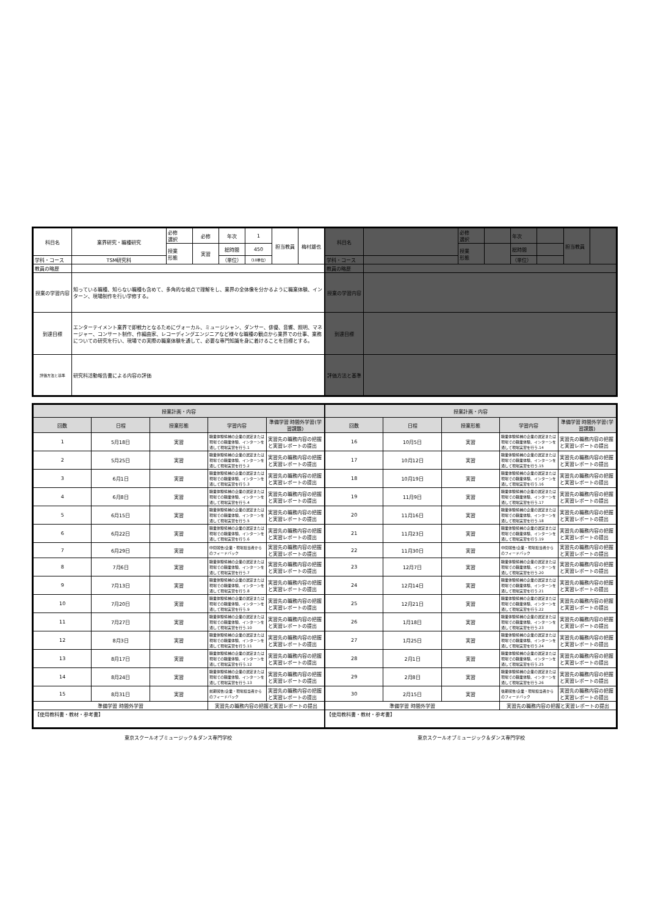| 科目名 | 業界研究・職種研究 | 必修 選択 | 必修 | 年次 | 1 | 担当教員 | 梅村雄也 |
| | | 授業 形態 | 実習 | 総時間 | 450 | | |
| 学科・コース | TSM研究科 | | | （単位） | （10単位） | | |
| 教員の略歴 | | | | | | | |
| 授業の学習内容 | 知っている職種、知らない職種も含めて、多角的な視点で理解をし、業界の全体像を分かるように職業体験、インターン、現場制作を行い学修する。 | | | | | | |
| 到達目標 | エンターテイメント業界で即戦力となるためにヴォーカル、ミュージシャン、ダンサー、俳優、音響、照明、マネージャー、コンサート制作、作編曲家、レコーディングエンジニアなど様々な職種の観点から業界での仕事、業務についての研究を行い、現場での実際の職業体験を通して、必要な専門知識を身に着けることを目標とする。 | | | | | | |
| 評価方法と基準 | 研究科活動報告書による内容の評価 | | | | | | |
| 科目名 | | 必修 選択 | | 年次 | | 担当教員 | |
| | | 授業 形態 | | 総時間 | | | |
| 学科・コース | | | | （単位） | | | |
| 教員の略歴 | | | | | | | |
| 授業の学習内容 | | | | | | | |
| 到達目標 | | | | | | | |
| 評価方法と基準 | | | | | | | |
| 授業計画・内容 | | | | |
| --- | --- | --- | --- | --- |
| 回数 | 日程 | 授業形態 | 学習内容 | 準備学習 時間外学習(学習課題) |
| 1 | 5月18日 | 実習 | 職業体験候補の企業の選定または現場での職業体験、インターンを通して現場実習を行う.1 | 実習先の職務内容の把握と実習レポートの提出 |
| 2 | 5月25日 | 実習 | 職業体験候補の企業の選定または現場での職業体験、インターンを通して現場実習を行う.2 | 実習先の職務内容の把握と実習レポートの提出 |
| 3 | 6月1日 | 実習 | 職業体験候補の企業の選定または現場での職業体験、インターンを通して現場実習を行う.3 | 実習先の職務内容の把握と実習レポートの提出 |
| 4 | 6月8日 | 実習 | 職業体験候補の企業の選定または現場での職業体験、インターンを通して現場実習を行う.4 | 実習先の職務内容の把握と実習レポートの提出 |
| 5 | 6月15日 | 実習 | 職業体験候補の企業の選定または現場での職業体験、インターンを通して現場実習を行う.5 | 実習先の職務内容の把握と実習レポートの提出 |
| 6 | 6月22日 | 実習 | 職業体験候補の企業の選定または現場での職業体験、インターンを通して現場実習を行う.6 | 実習先の職務内容の把握と実習レポートの提出 |
| 7 | 6月29日 | 実習 | 中間報告/企業・現場担当者からのフィードバック | 実習先の職務内容の把握と実習レポートの提出 |
| 8 | 7月6日 | 実習 | 職業体験候補の企業の選定または現場での職業体験、インターンを通して現場実習を行う.7 | 実習先の職務内容の把握と実習レポートの提出 |
| 9 | 7月13日 | 実習 | 職業体験候補の企業の選定または現場での職業体験、インターンを通して現場実習を行う.8 | 実習先の職務内容の把握と実習レポートの提出 |
| 10 | 7月20日 | 実習 | 職業体験候補の企業の選定または現場での職業体験、インターンを通して現場実習を行う.9 | 実習先の職務内容の把握と実習レポートの提出 |
| 11 | 7月27日 | 実習 | 職業体験候補の企業の選定または現場での職業体験、インターンを通して現場実習を行う.10 | 実習先の職務内容の把握と実習レポートの提出 |
| 12 | 8月3日 | 実習 | 職業体験候補の企業の選定または現場での職業体験、インターンを通して現場実習を行う.11 | 実習先の職務内容の把握と実習レポートの提出 |
| 13 | 8月17日 | 実習 | 職業体験候補の企業の選定または現場での職業体験、インターンを通して現場実習を行う.12 | 実習先の職務内容の把握と実習レポートの提出 |
| 14 | 8月24日 | 実習 | 職業体験候補の企業の選定または現場での職業体験、インターンを通して現場実習を行う.13 | 実習先の職務内容の把握と実習レポートの提出 |
| 15 | 8月31日 | 実習 | 前期報告/企業・現場担当者からのフィードバック | 実習先の職務内容の把握と実習レポートの提出 |
| 準備学習 時間外学習 | | | 実習先の職務内容の把握と実習レポートの提出 | |
| 【使用教科書・教材・参考書】 | | | | |
| 授業計画・内容 | | | | |
| --- | --- | --- | --- | --- |
| 回数 | 日程 | 授業形態 | 学習内容 | 準備学習 時間外学習(学習課題) |
| 16 | 10月5日 | 実習 | 職業体験候補の企業の選定または現場での職業体験、インターンを通して現場実習を行う.14 | 実習先の職務内容の把握と実習レポートの提出 |
| 17 | 10月12日 | 実習 | 職業体験候補の企業の選定または現場での職業体験、インターンを通して現場実習を行う.15 | 実習先の職務内容の把握と実習レポートの提出 |
| 18 | 10月19日 | 実習 | 職業体験候補の企業の選定または現場での職業体験、インターンを通して現場実習を行う.16 | 実習先の職務内容の把握と実習レポートの提出 |
| 19 | 11月9日 | 実習 | 職業体験候補の企業の選定または現場での職業体験、インターンを通して現場実習を行う.17 | 実習先の職務内容の把握と実習レポートの提出 |
| 20 | 11月16日 | 実習 | 職業体験候補の企業の選定または現場での職業体験、インターンを通して現場実習を行う.18 | 実習先の職務内容の把握と実習レポートの提出 |
| 21 | 11月23日 | 実習 | 職業体験候補の企業の選定または現場での職業体験、インターンを通して現場実習を行う.19 | 実習先の職務内容の把握と実習レポートの提出 |
| 22 | 11月30日 | 実習 | 中間報告/企業・現場担当者からのフィードバック | 実習先の職務内容の把握と実習レポートの提出 |
| 23 | 12月7日 | 実習 | 職業体験候補の企業の選定または現場での職業体験、インターンを通して現場実習を行う.20 | 実習先の職務内容の把握と実習レポートの提出 |
| 24 | 12月14日 | 実習 | 職業体験候補の企業の選定または現場での職業体験、インターンを通して現場実習を行う.21 | 実習先の職務内容の把握と実習レポートの提出 |
| 25 | 12月21日 | 実習 | 職業体験候補の企業の選定または現場での職業体験、インターンを通して現場実習を行う.22 | 実習先の職務内容の把握と実習レポートの提出 |
| 26 | 1月18日 | 実習 | 職業体験候補の企業の選定または現場での職業体験、インターンを通して現場実習を行う.23 | 実習先の職務内容の把握と実習レポートの提出 |
| 27 | 1月25日 | 実習 | 職業体験候補の企業の選定または現場での職業体験、インターンを通して現場実習を行う.24 | 実習先の職務内容の把握と実習レポートの提出 |
| 28 | 2月1日 | 実習 | 職業体験候補の企業の選定または現場での職業体験、インターンを通して現場実習を行う.25 | 実習先の職務内容の把握と実習レポートの提出 |
| 29 | 2月8日 | 実習 | 職業体験候補の企業の選定または現場での職業体験、インターンを通して現場実習を行う.26 | 実習先の職務内容の把握と実習レポートの提出 |
| 30 | 2月15日 | 実習 | 後期報告/企業・現場担当者からのフィードバック | 実習先の職務内容の把握と実習レポートの提出 |
| 準備学習 時間外学習 | | | 実習先の職務内容の把握と実習レポートの提出 | |
| 【使用教科書・教材・参考書】 | | | | |
東京スクールオブミュージック＆ダンス専門学校
東京スクールオブミュージック＆ダンス専門学校